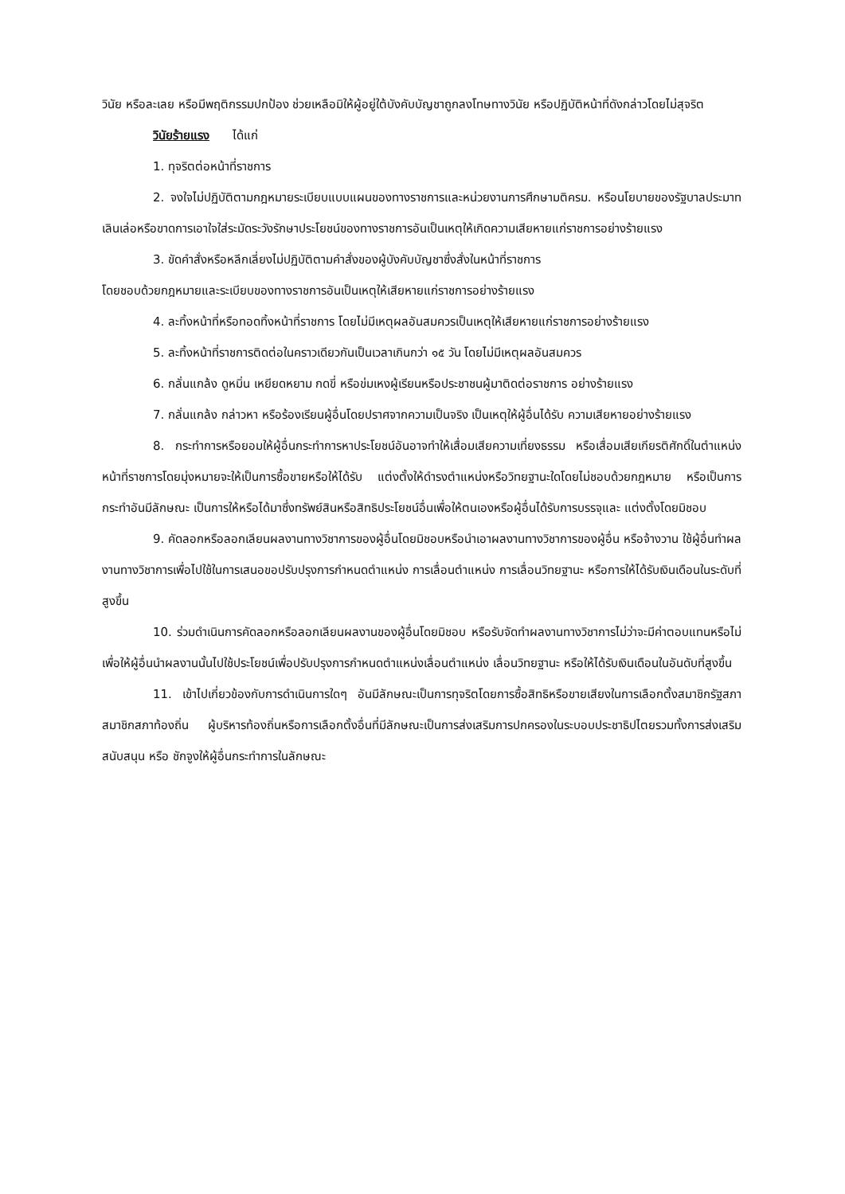วินัย หรือละเลย หรือมีพฤติกรรมปกป้อง ช่วยเหลือมิให้ผู้อยู่ใต้บังคับบัญชาถูกลงโทษทางวินัย หรือปฏิบัติหน้าที่ดังกล่าวโดยไม่สุจริต
วินัยร้ายแรง ได้แก่
1. ทุจริตต่อหน้าที่ราชการ
2. จงใจไม่ปฏิบัติตามกฎหมายระเบียบแบบแผนของทางราชการและหน่วยงานการศึกษามติครม. หรือนโยบายของรัฐบาลประมาทเลินเล่อหรือขาดการเอาใจใส่ระมัดระวังรักษาประโยชน์ของทางราชการอันเป็นเหตุให้เกิดความเสียหายแก่ราชการอย่างร้ายแรง
3. ขัดคำสั่งหรือหลีกเลี่ยงไม่ปฏิบัติตามคำสั่งของผู้บังคับบัญชาซึ่งสั่งในหน้าที่ราชการ
โดยชอบด้วยกฎหมายและระเบียบของทางราชการอันเป็นเหตุให้เสียหายแก่ราชการอย่างร้ายแรง
4. ละทิ้งหน้าที่หรือทอดทิ้งหน้าที่ราชการ โดยไม่มีเหตุผลอันสมควรเป็นเหตุให้เสียหายแก่ราชการอย่างร้ายแรง
5. ละทิ้งหน้าที่ราชการติดต่อในคราวเดียวกันเป็นเวลาเกินกว่า ๑๕ วัน โดยไม่มีเหตุผลอันสมควร
6. กลั่นแกล้ง ดูหมิ่น เหยียดหยาม กดขี่ หรือข่มเหงผู้เรียนหรือประชาชนผู้มาติดต่อราชการ อย่างร้ายแรง
7. กลั่นแกล้ง กล่าวหา หรือร้องเรียนผู้อื่นโดยปราศจากความเป็นจริง เป็นเหตุให้ผู้อื่นได้รับ ความเสียหายอย่างร้ายแรง
8. กระทำการหรือยอมให้ผู้อื่นกระทำการหาประโยชน์อันอาจทำให้เสื่อมเสียความเที่ยงธรรม หรือเสื่อมเสียเกียรติศักดิ์ในตำแหน่งหน้าที่ราชการโดยมุ่งหมายจะให้เป็นการซื้อขายหรือให้ได้รับ แต่งตั้งให้ดำรงตำแหน่งหรือวิทยฐานะใดโดยไม่ชอบด้วยกฎหมาย หรือเป็นการกระทำอันมีลักษณะ เป็นการให้หรือได้มาซึ่งทรัพย์สินหรือสิทธิประโยชน์อื่นเพื่อให้ตนเองหรือผู้อื่นได้รับการบรรจุและ แต่งตั้งโดยมิชอบ
9. คัดลอกหรือลอกเลียนผลงานทางวิชาการของผู้อื่นโดยมิชอบหรือนำเอาผลงานทางวิชาการของผู้อื่น หรือจ้างวาน ใช้ผู้อื่นทำผลงานทางวิชาการเพื่อไปใช้ในการเสนอขอปรับปรุงการกำหนดตำแหน่ง การเลื่อนตำแหน่ง การเลื่อนวิทยฐานะ หรือการให้ได้รับเงินเดือนในระดับที่สูงขึ้น
10. ร่วมดำเนินการคัดลอกหรือลอกเลียนผลงานของผู้อื่นโดยมิชอบ หรือรับจัดทำผลงานทางวิชาการไม่ว่าจะมีค่าตอบแทนหรือไม่เพื่อให้ผู้อื่นนำผลงานนั้นไปใช้ประโยชน์เพื่อปรับปรุงการกำหนดตำแหน่งเลื่อนตำแหน่ง เลื่อนวิทยฐานะ หรือให้ได้รับเงินเดือนในอันดับที่สูงขึ้น
11. เข้าไปเกี่ยวข้องกับการดำเนินการใดๆ อันมีลักษณะเป็นการทุจริตโดยการซื้อสิทธิหรือขายเสียงในการเลือกตั้งสมาชิกรัฐสภา สมาชิกสภาท้องถิ่น ผู้บริหารท้องถิ่นหรือการเลือกตั้งอื่นที่มีลักษณะเป็นการส่งเสริมการปกครองในระบอบประชาธิปไตยรวมทั้งการส่งเสริม สนับสนุน หรือ ชักจูงให้ผู้อื่นกระทำการในลักษณะ